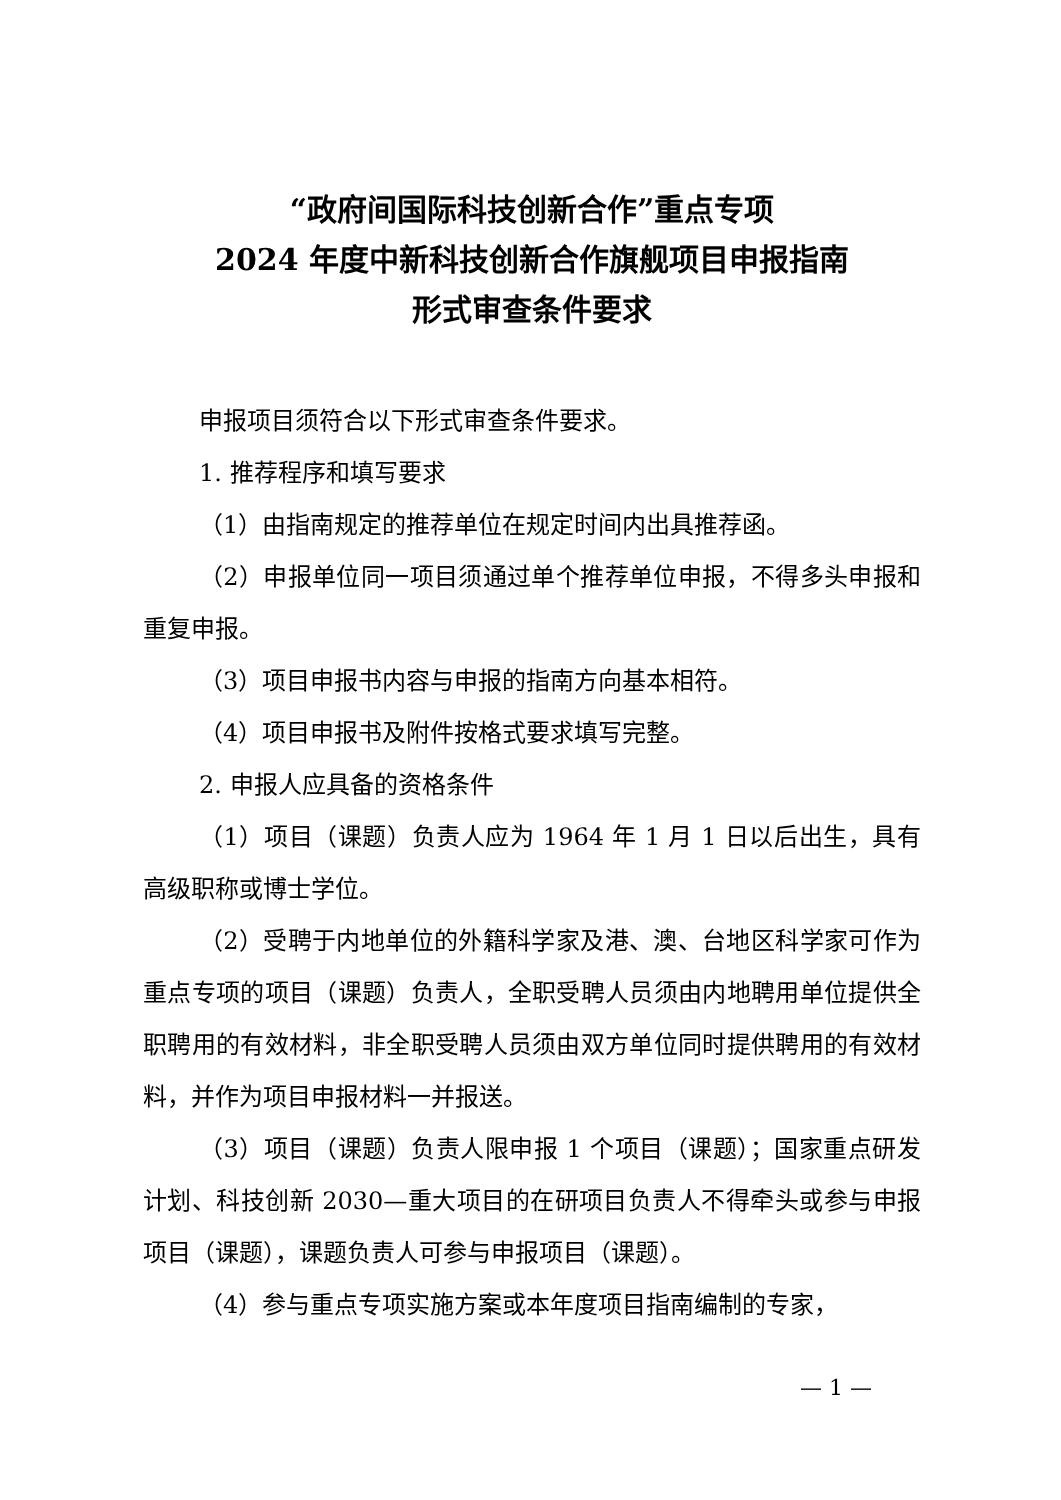“政府间国际科技创新合作”重点专项
2024 年度中新科技创新合作旗舰项目申报指南
形式审查条件要求
申报项目须符合以下形式审查条件要求。
1. 推荐程序和填写要求
（1）由指南规定的推荐单位在规定时间内出具推荐函。
（2）申报单位同一项目须通过单个推荐单位申报，不得多头申报和重复申报。
（3）项目申报书内容与申报的指南方向基本相符。
（4）项目申报书及附件按格式要求填写完整。
2. 申报人应具备的资格条件
（1）项目（课题）负责人应为 1964 年 1 月 1 日以后出生，具有高级职称或博士学位。
（2）受聘于内地单位的外籍科学家及港、澳、台地区科学家可作为重点专项的项目（课题）负责人，全职受聘人员须由内地聘用单位提供全职聘用的有效材料，非全职受聘人员须由双方单位同时提供聘用的有效材料，并作为项目申报材料一并报送。
（3）项目（课题）负责人限申报 1 个项目（课题）；国家重点研发计划、科技创新 2030—重大项目的在研项目负责人不得牵头或参与申报项目（课题），课题负责人可参与申报项目（课题）。
（4）参与重点专项实施方案或本年度项目指南编制的专家，
— 1 —